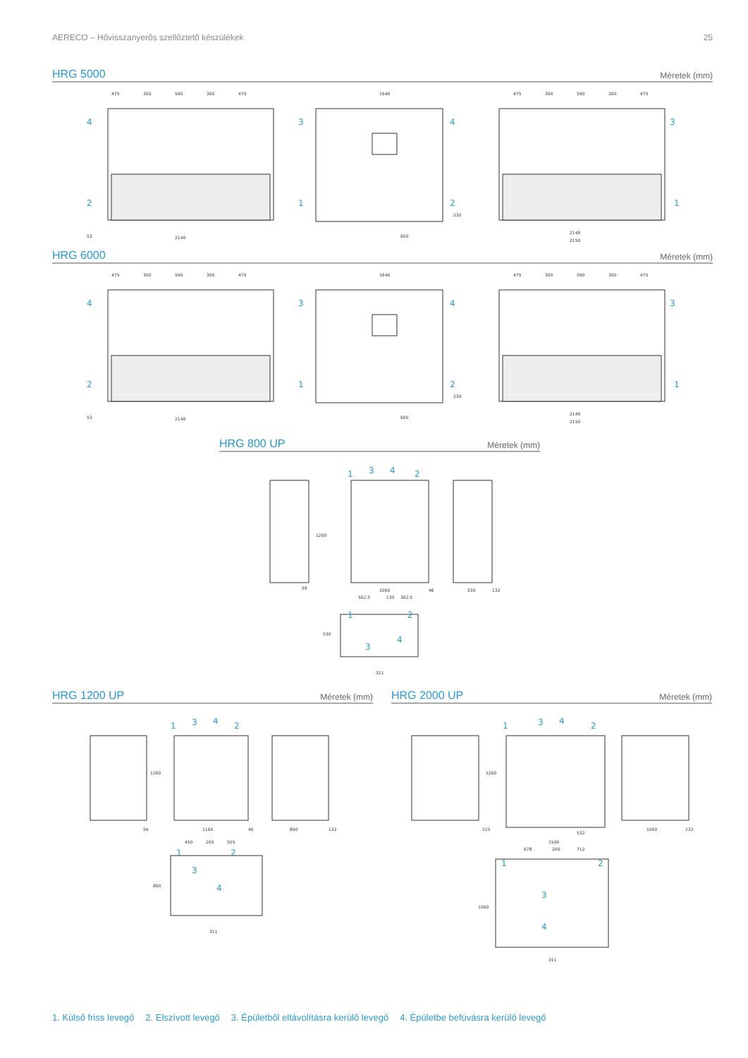AERECO – Hővisszanyerős szellőztető készülékek 25
HRG 5000
Méretek (mm)
475
300
590
300
475
4
2
2140
53
1640
3
4
1
2
600
230
475
300
590
300
475
3
1
2140
2150
HRG 6000
Méretek (mm)
475
300
590
300
475
4
2
2140
53
1640
3
4
1
2
600
230
475
300
590
300
475
3
1
2140
2150
HRG 800 UP
Méretek (mm)
1260
59
1
3
4
2
1060
46
530
132
562.5
135
362.5
1
2
3
4
530
311
HRG 1200 UP
Méretek (mm)
1260
59
1
3
4
2
1160
46
890
132
450
205
505
1
2
3
4
890
311
HRG 2000 UP
Méretek (mm)
1260
125
1
3
4
2
532
1590
1060
132
678
200
712
1
2
3
4
1060
311
1. Külső friss levegő 2. Elszívott levegő 3. Épületből eltávolításra kerülő levegő 4. Épületbe befúvásra kerülő levegő